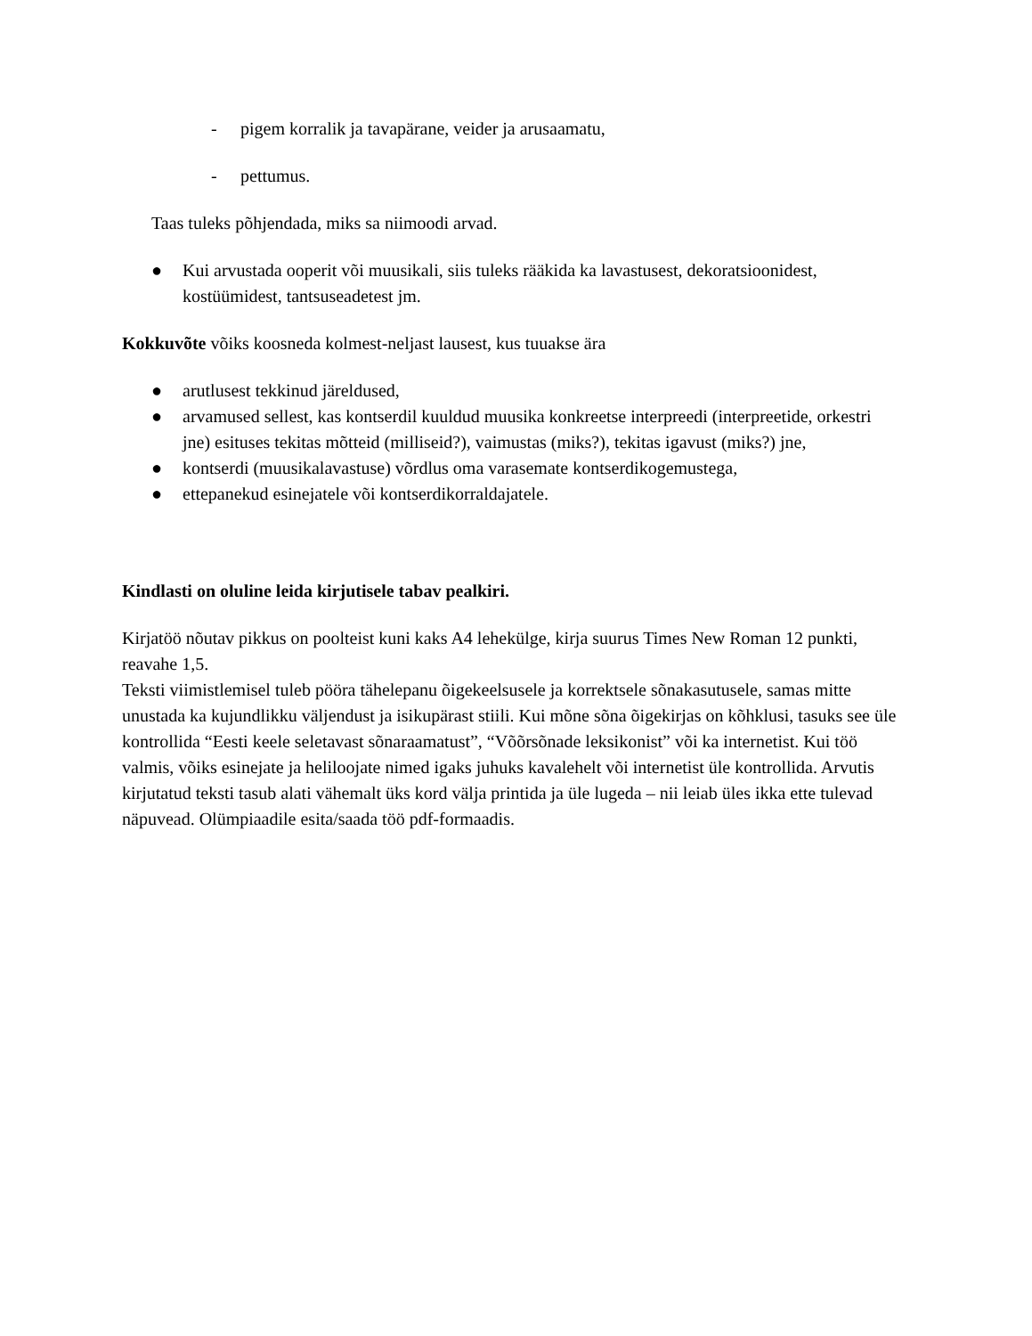- pigem korralik ja tavapärane, veider ja arusaamatu,
- pettumus.
Taas tuleks põhjendada, miks sa niimoodi arvad.
● Kui arvustada ooperit või muusikali, siis tuleks rääkida ka lavastusest, dekoratsioonidest, kostüümidest, tantsuseadetest jm.
Kokkuvõte võiks koosneda kolmest-neljast lausest, kus tuuakse ära
● arutlusest tekkinud järeldused,
● arvamused sellest, kas kontserdil kuuldud muusika konkreetse interpreedi (interpreetide, orkestri jne) esituses tekitas mõtteid (milliseid?), vaimustas (miks?), tekitas igavust (miks?) jne,
● kontserdi (muusikalavastuse) võrdlus oma varasemate kontserdikogemustega,
● ettepanekud esinejatele või kontserdikorraldajatele.
Kindlasti on oluline leida kirjutisele tabav pealkiri.
Kirjatöö nõutav pikkus on poolteist kuni kaks A4 lehekülge, kirja suurus Times New Roman 12 punkti, reavahe 1,5.
Teksti viimistlemisel tuleb pööra tähelepanu õigekeelsusele ja korrektsele sõnakasutusele, samas mitte unustada ka kujundlikku väljendust ja isikupärast stiili. Kui mõne sõna õigekirjas on kõhklusi, tasuks see üle kontrollida “Eesti keele seletavast sõnaraamatust”, “Võõrsõnade leksikonist” või ka internetist. Kui töö valmis, võiks esinejate ja heliloojate nimed igaks juhuks kavalehelt või internetist üle kontrollida. Arvutis kirjutatud teksti tasub alati vähemalt üks kord välja printida ja üle lugeda – nii leiab üles ikka ette tulevad näpuvead. Olümpiaadile esita/saada töö pdf-formaadis.